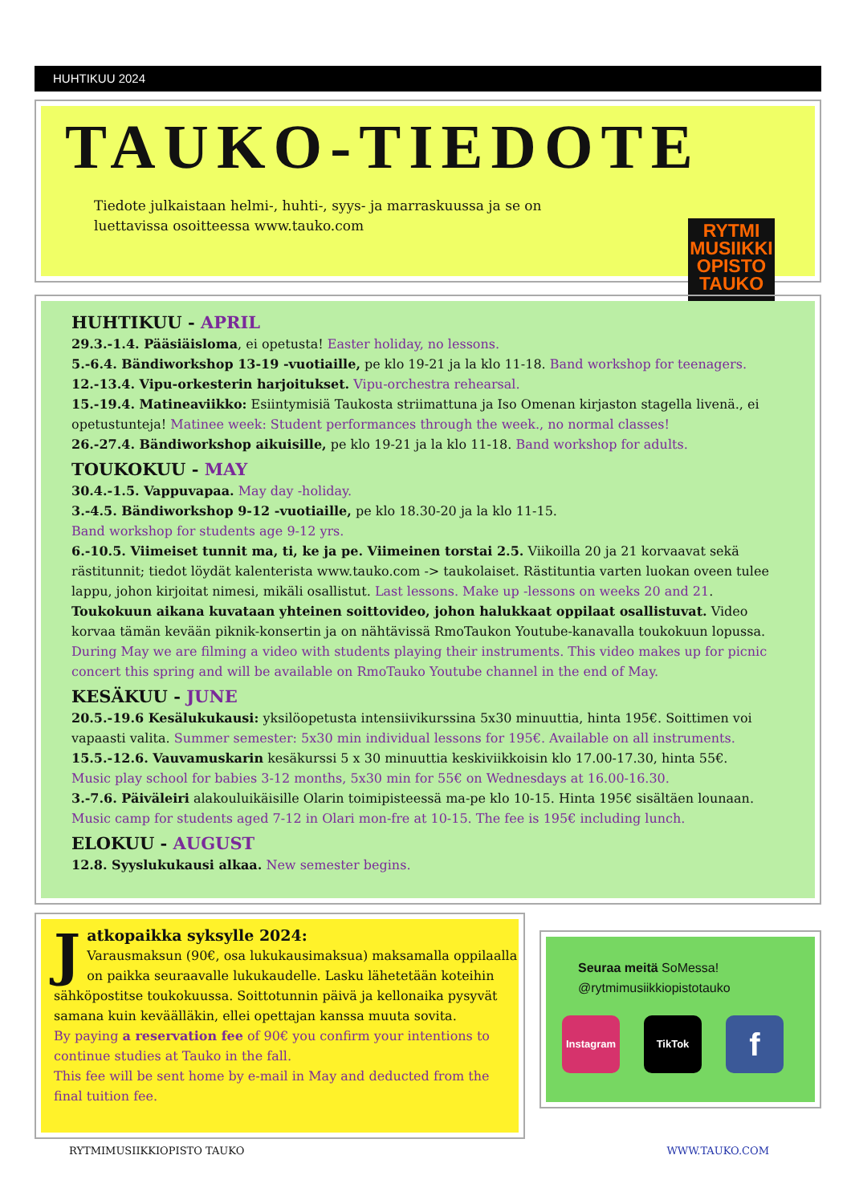HUHTIKUU 2024
TAUKO-TIEDOTE
Tiedote julkaistaan helmi-, huhti-, syys- ja marraskuussa ja se on
luettavissa osoitteessa www.tauko.com
RYTMI
MUSIIKKI
OPISTO
TAUKO
HUHTIKUU - APRIL
29.3.-1.4. Pääsiäisloma, ei opetusta! Easter holiday, no lessons.
5.-6.4. Bändiworkshop 13-19 -vuotiaille, pe klo 19-21 ja la klo 11-18. Band workshop for teenagers.
12.-13.4. Vipu-orkesterin harjoitukset. Vipu-orchestra rehearsal.
15.-19.4. Matineaviikko: Esiintymisiä Taukosta striimattuna ja Iso Omenan kirjaston stagella livenä., ei opetustunteja! Matinee week: Student performances through the week., no normal classes!
26.-27.4. Bändiworkshop aikuisille, pe klo 19-21 ja la klo 11-18. Band workshop for adults.
TOUKOKUU - MAY
30.4.-1.5. Vappuvapaa. May day -holiday.
3.-4.5. Bändiworkshop 9-12 -vuotiaille, pe klo 18.30-20 ja la klo 11-15.
Band workshop for students age 9-12 yrs.
6.-10.5. Viimeiset tunnit ma, ti, ke ja pe. Viimeinen torstai 2.5. Viikoilla 20 ja 21 korvaavat sekä rästitunnit; tiedot löydät kalenterista www.tauko.com -> taukolaiset. Rästituntia varten luokan oveen tulee lappu, johon kirjoitat nimesi, mikäli osallistut. Last lessons. Make up -lessons on weeks 20 and 21.
Toukokuun aikana kuvataan yhteinen soittovideo, johon halukkaat oppilaat osallistuvat. Video korvaa tämän kevään piknik-konsertin ja on nähtävissä RmoTaukon Youtube-kanavalla toukokuun lopussa. During May we are filming a video with students playing their instruments. This video makes up for picnic concert this spring and will be available on RmoTauko Youtube channel in the end of May.
KESÄKUU - JUNE
20.5.-19.6 Kesälukukausi: yksilöopetusta intensiivikurssina 5x30 minuuttia, hinta 195€. Soittimen voi vapaasti valita. Summer semester: 5x30 min individual lessons for 195€. Available on all instruments.
15.5.-12.6. Vauvamuskarin kesäkurssi 5 x 30 minuuttia keskiviikkoisin klo 17.00-17.30, hinta 55€.
Music play school for babies 3-12 months, 5x30 min for 55€ on Wednesdays at 16.00-16.30.
3.-7.6. Päiväleiri alakouluikäisille Olarin toimipisteessä ma-pe klo 10-15. Hinta 195€ sisältäen lounaan.
Music camp for students aged 7-12 in Olari mon-fre at 10-15. The fee is 195€ including lunch.
ELOKUU - AUGUST
12.8. Syyslukukausi alkaa. New semester begins.
J
atkopaikka syksylle 2024:
Varausmaksun (90€, osa lukukausimaksua) maksamalla oppilaalla on paikka seuraavalle lukukaudelle. Lasku lähetetään koteihin sähköpostitse toukokuussa. Soittotunnin päivä ja kellonaika pysyvät samana kuin keväälläkin, ellei opettajan kanssa muuta sovita.
By paying a reservation fee of 90€ you confirm your intentions to continue studies at Tauko in the fall.
This fee will be sent home by e-mail in May and deducted from the final tuition fee.
Seuraa meitä SoMessa!
@rytmimusiikkiopistotauko
Instagram TikTok
f
RYTMIMUSIIKKIOPISTO TAUKO WWW.TAUKO.COM